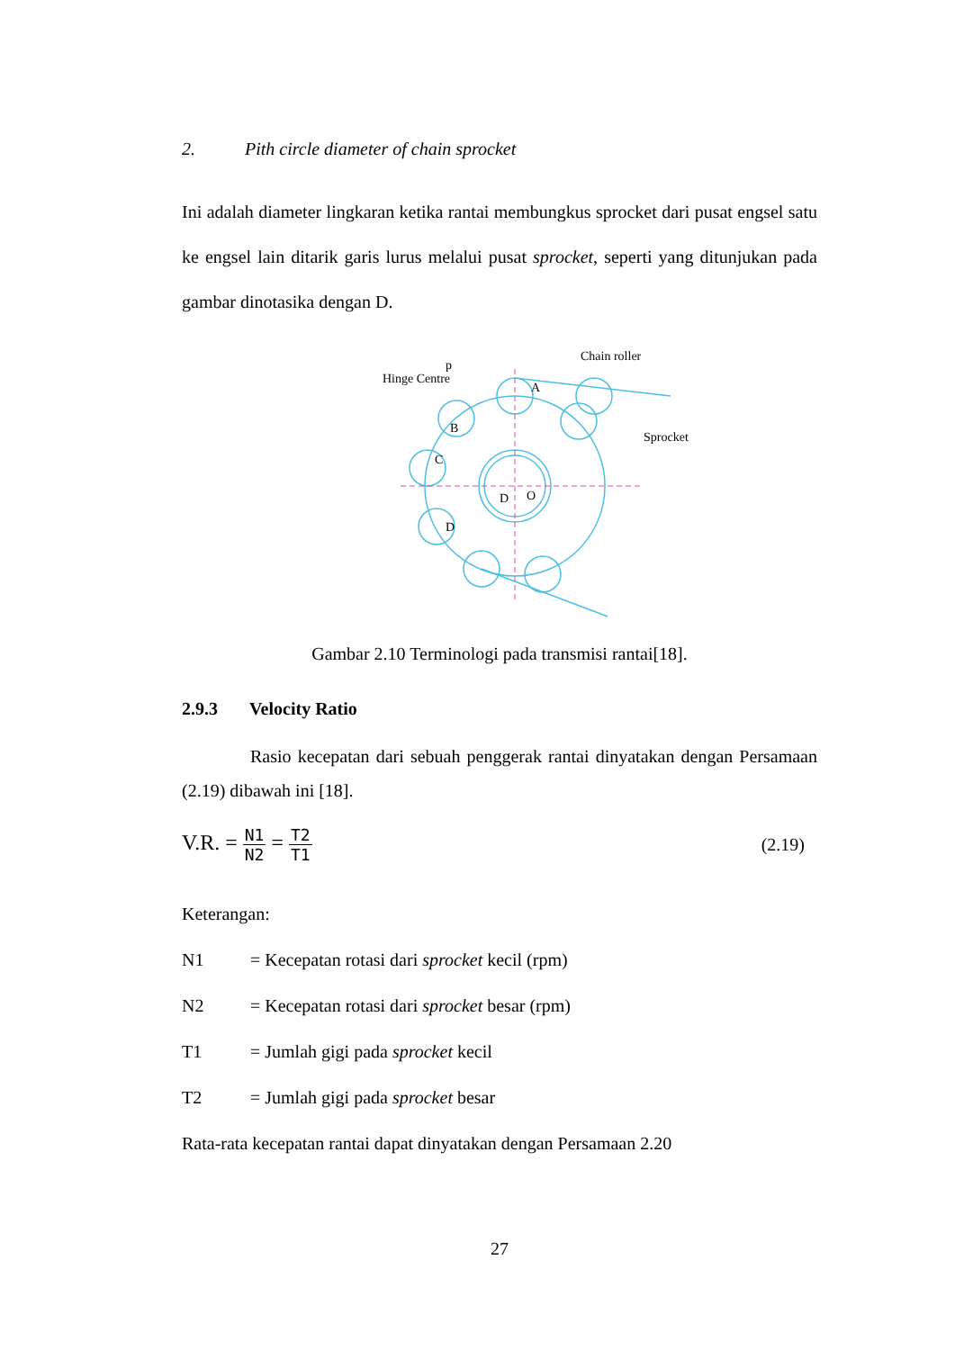2. Pith circle diameter of chain sprocket
Ini adalah diameter lingkaran ketika rantai membungkus sprocket dari pusat engsel satu ke engsel lain ditarik garis lurus melalui pusat sprocket, seperti yang ditunjukan pada gambar dinotasika dengan D.
Hinge Centre
Chain roller
Sprocket
O
D
A
B
C
D
p
Gambar 2.10 Terminologi pada transmisi rantai[18].
2.9.3 Velocity Ratio
Rasio kecepatan dari sebuah penggerak rantai dinyatakan dengan Persamaan (2.19) dibawah ini [18].
V.R. =
N1
N2
=
T2
T1
(2.19)
Keterangan:
N1 = Kecepatan rotasi dari sprocket kecil (rpm)
N2 = Kecepatan rotasi dari sprocket besar (rpm)
T1 = Jumlah gigi pada sprocket kecil
T2 = Jumlah gigi pada sprocket besar
Rata-rata kecepatan rantai dapat dinyatakan dengan Persamaan 2.20
27